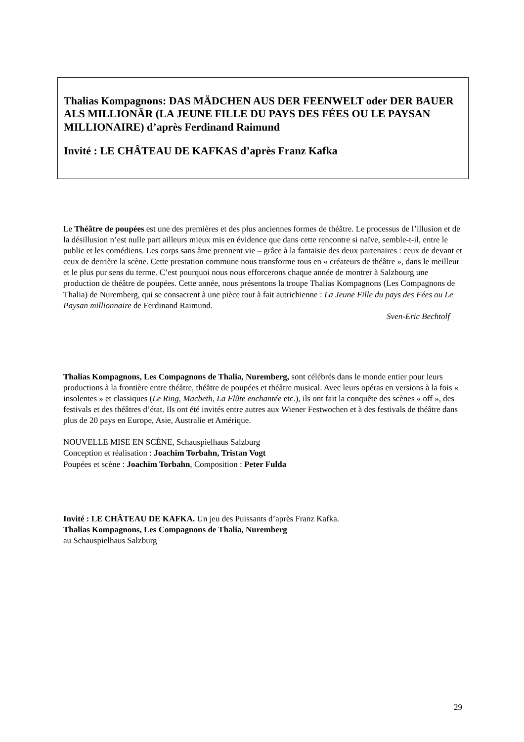Thalias Kompagnons: DAS MÄDCHEN AUS DER FEENWELT oder DER BAUER ALS MILLIONÄR (LA JEUNE FILLE DU PAYS DES FÉES OU LE PAYSAN MILLIONAIRE) d’après Ferdinand Raimund
Invité : LE CHÂTEAU DE KAFKAS d’après Franz Kafka
Le Théâtre de poupées est une des premières et des plus anciennes formes de théâtre. Le processus de l’illusion et de la désillusion n’est nulle part ailleurs mieux mis en évidence que dans cette rencontre si naïve, semble-t-il, entre le public et les comédiens. Les corps sans âme prennent vie – grâce à la fantaisie des deux partenaires : ceux de devant et ceux de derrière la scène. Cette prestation commune nous transforme tous en « créateurs de théâtre », dans le meilleur et le plus pur sens du terme. C’est pourquoi nous nous efforcerons chaque année de montrer à Salzbourg une production de théâtre de poupées. Cette année, nous présentons la troupe Thalias Kompagnons (Les Compagnons de Thalia) de Nuremberg, qui se consacrent à une pièce tout à fait autrichienne : La Jeune Fille du pays des Fées ou Le Paysan millionnaire de Ferdinand Raimund.
Sven-Eric Bechtolf
Thalias Kompagnons, Les Compagnons de Thalia, Nuremberg, sont célébrés dans le monde entier pour leurs productions à la frontière entre théâtre, théâtre de poupées et théâtre musical. Avec leurs opéras en versions à la fois « insolentes » et classiques (Le Ring, Macbeth, La Flûte enchantée etc.), ils ont fait la conquête des scènes « off », des festivals et des théâtres d’état. Ils ont été invités entre autres aux Wiener Festwochen et à des festivals de théâtre dans plus de 20 pays en Europe, Asie, Australie et Amérique.
NOUVELLE MISE EN SCÈNE, Schauspielhaus Salzburg
Conception et réalisation : Joachim Torbahn, Tristan Vogt
Poupées et scène : Joachim Torbahn, Composition : Peter Fulda
Invité : LE CHÂTEAU DE KAFKA. Un jeu des Puissants d’après Franz Kafka.
Thalias Kompagnons, Les Compagnons de Thalia, Nuremberg
au Schauspielhaus Salzburg
29